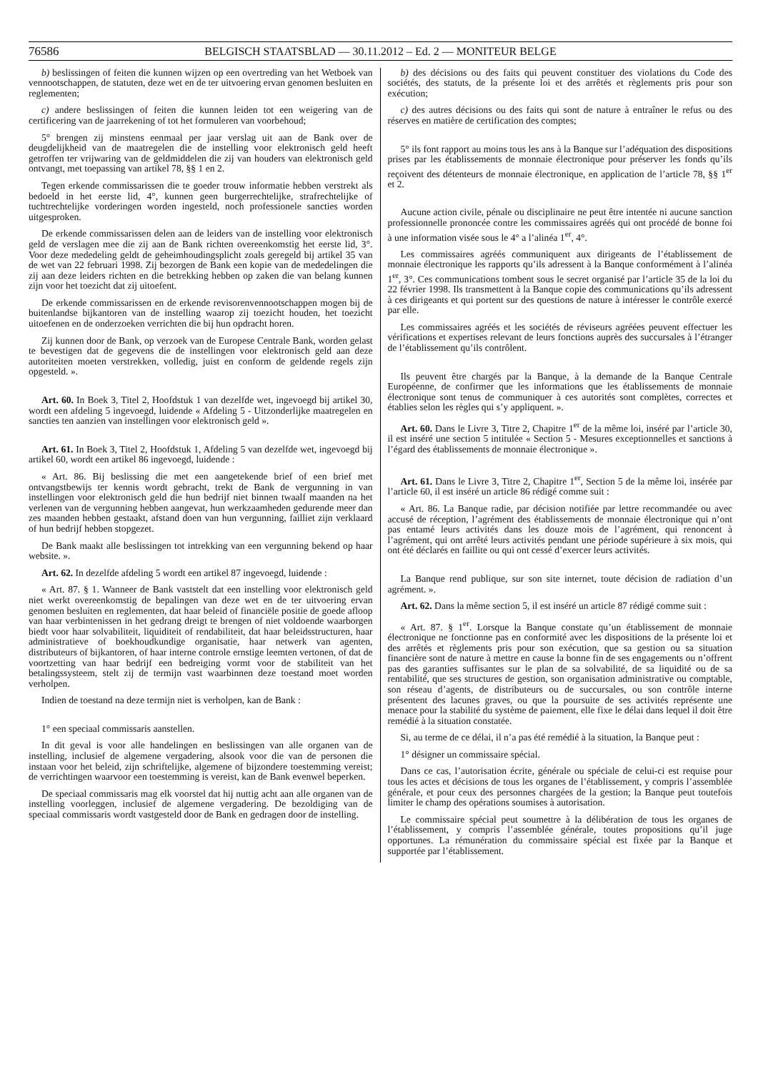76586
BELGISCH STAATSBLAD — 30.11.2012 – Ed. 2 — MONITEUR BELGE
b) beslissingen of feiten die kunnen wijzen op een overtreding van het Wetboek van vennootschappen, de statuten, deze wet en de ter uitvoering ervan genomen besluiten en reglementen;
c) andere beslissingen of feiten die kunnen leiden tot een weigering van de certificering van de jaarrekening of tot het formuleren van voorbehoud;
5° brengen zij minstens eenmaal per jaar verslag uit aan de Bank over de deugdelijkheid van de maatregelen die de instelling voor elektronisch geld heeft getroffen ter vrijwaring van de geldmiddelen die zij van houders van elektronisch geld ontvangt, met toepassing van artikel 78, §§ 1 en 2.
Tegen erkende commissarissen die te goeder trouw informatie hebben verstrekt als bedoeld in het eerste lid, 4°, kunnen geen burgerrechtelijke, strafrechtelijke of tuchtrechtelijke vorderingen worden ingesteld, noch professionele sancties worden uitgesproken.
De erkende commissarissen delen aan de leiders van de instelling voor elektronisch geld de verslagen mee die zij aan de Bank richten overeenkomstig het eerste lid, 3°. Voor deze mededeling geldt de geheimhoudingsplicht zoals geregeld bij artikel 35 van de wet van 22 februari 1998. Zij bezorgen de Bank een kopie van de mededelingen die zij aan deze leiders richten en die betrekking hebben op zaken die van belang kunnen zijn voor het toezicht dat zij uitoefent.
De erkende commissarissen en de erkende revisorenvennootschappen mogen bij de buitenlandse bijkantoren van de instelling waarop zij toezicht houden, het toezicht uitoefenen en de onderzoeken verrichten die bij hun opdracht horen.
Zij kunnen door de Bank, op verzoek van de Europese Centrale Bank, worden gelast te bevestigen dat de gegevens die de instellingen voor elektronisch geld aan deze autoriteiten moeten verstrekken, volledig, juist en conform de geldende regels zijn opgesteld. ».
Art. 60. In Boek 3, Titel 2, Hoofdstuk 1 van dezelfde wet, ingevoegd bij artikel 30, wordt een afdeling 5 ingevoegd, luidende « Afdeling 5 - Uitzonderlijke maatregelen en sancties ten aanzien van instellingen voor elektronisch geld ».
Art. 61. In Boek 3, Titel 2, Hoofdstuk 1, Afdeling 5 van dezelfde wet, ingevoegd bij artikel 60, wordt een artikel 86 ingevoegd, luidende :
« Art. 86. Bij beslissing die met een aangetekende brief of een brief met ontvangstbewijs ter kennis wordt gebracht, trekt de Bank de vergunning in van instellingen voor elektronisch geld die hun bedrijf niet binnen twaalf maanden na het verlenen van de vergunning hebben aangevat, hun werkzaamheden gedurende meer dan zes maanden hebben gestaakt, afstand doen van hun vergunning, failliet zijn verklaard of hun bedrijf hebben stopgezet.
De Bank maakt alle beslissingen tot intrekking van een vergunning bekend op haar website. ».
Art. 62. In dezelfde afdeling 5 wordt een artikel 87 ingevoegd, luidende :
« Art. 87. § 1. Wanneer de Bank vaststelt dat een instelling voor elektronisch geld niet werkt overeenkomstig de bepalingen van deze wet en de ter uitvoering ervan genomen besluiten en reglementen, dat haar beleid of financiële positie de goede afloop van haar verbintenissen in het gedrang dreigt te brengen of niet voldoende waarborgen biedt voor haar solvabiliteit, liquiditeit of rendabiliteit, dat haar beleidsstructuren, haar administratieve of boekhoudkundige organisatie, haar netwerk van agenten, distributeurs of bijkantoren, of haar interne controle ernstige leemten vertonen, of dat de voortzetting van haar bedrijf een bedreiging vormt voor de stabiliteit van het betalingssysteem, stelt zij de termijn vast waarbinnen deze toestand moet worden verholpen.
Indien de toestand na deze termijn niet is verholpen, kan de Bank :
1° een speciaal commissaris aanstellen.
In dit geval is voor alle handelingen en beslissingen van alle organen van de instelling, inclusief de algemene vergadering, alsook voor die van de personen die instaan voor het beleid, zijn schriftelijke, algemene of bijzondere toestemming vereist; de verrichtingen waarvoor een toestemming is vereist, kan de Bank evenwel beperken.
De speciaal commissaris mag elk voorstel dat hij nuttig acht aan alle organen van de instelling voorleggen, inclusief de algemene vergadering. De bezoldiging van de speciaal commissaris wordt vastgesteld door de Bank en gedragen door de instelling.
b) des décisions ou des faits qui peuvent constituer des violations du Code des sociétés, des statuts, de la présente loi et des arrêtés et règlements pris pour son exécution;
c) des autres décisions ou des faits qui sont de nature à entraîner le refus ou des réserves en matière de certification des comptes;
5° ils font rapport au moins tous les ans à la Banque sur l’adéquation des dispositions prises par les établissements de monnaie électronique pour préserver les fonds qu’ils reçoivent des détenteurs de monnaie électronique, en application de l’article 78, §§ 1<sup>er</sup> et 2.
Aucune action civile, pénale ou disciplinaire ne peut être intentée ni aucune sanction professionnelle prononcée contre les commissaires agréés qui ont procédé de bonne foi à une information visée sous le 4° a l’alinéa 1<sup>er</sup>, 4°.
Les commissaires agréés communiquent aux dirigeants de l’établissement de monnaie électronique les rapports qu’ils adressent à la Banque conformément à l’alinéa 1<sup>er</sup>, 3°. Ces communications tombent sous le secret organisé par l’article 35 de la loi du 22 février 1998. Ils transmettent à la Banque copie des communications qu’ils adressent à ces dirigeants et qui portent sur des questions de nature à intéresser le contrôle exercé par elle.
Les commissaires agréés et les sociétés de réviseurs agréées peuvent effectuer les vérifications et expertises relevant de leurs fonctions auprès des succursales à l’étranger de l’établissement qu’ils contrôlent.
Ils peuvent être chargés par la Banque, à la demande de la Banque Centrale Européenne, de confirmer que les informations que les établissements de monnaie électronique sont tenus de communiquer à ces autorités sont complètes, correctes et établies selon les règles qui s’y appliquent. ».
Art. 60. Dans le Livre 3, Titre 2, Chapitre 1<sup>er</sup> de la même loi, inséré par l’article 30, il est inséré une section 5 intitulée « Section 5 - Mesures exceptionnelles et sanctions à l’égard des établissements de monnaie électronique ».
Art. 61. Dans le Livre 3, Titre 2, Chapitre 1<sup>er</sup>, Section 5 de la même loi, insérée par l’article 60, il est inséré un article 86 rédigé comme suit :
« Art. 86. La Banque radie, par décision notifiée par lettre recommandée ou avec accusé de réception, l’agrément des établissements de monnaie électronique qui n’ont pas entamé leurs activités dans les douze mois de l’agrément, qui renoncent à l’agrément, qui ont arrêté leurs activités pendant une période supérieure à six mois, qui ont été déclarés en faillite ou qui ont cessé d’exercer leurs activités.
La Banque rend publique, sur son site internet, toute décision de radiation d’un agrément. ».
Art. 62. Dans la même section 5, il est inséré un article 87 rédigé comme suit :
« Art. 87. § 1<sup>er</sup>. Lorsque la Banque constate qu’un établissement de monnaie électronique ne fonctionne pas en conformité avec les dispositions de la présente loi et des arrêtés et règlements pris pour son exécution, que sa gestion ou sa situation financière sont de nature à mettre en cause la bonne fin de ses engagements ou n’offrent pas des garanties suffisantes sur le plan de sa solvabilité, de sa liquidité ou de sa rentabilité, que ses structures de gestion, son organisation administrative ou comptable, son réseau d’agents, de distributeurs ou de succursales, ou son contrôle interne présentent des lacunes graves, ou que la poursuite de ses activités représente une menace pour la stabilité du système de paiement, elle fixe le délai dans lequel il doit être remédié à la situation constatée.
Si, au terme de ce délai, il n’a pas été remédié à la situation, la Banque peut :
1° désigner un commissaire spécial.
Dans ce cas, l’autorisation écrite, générale ou spéciale de celui-ci est requise pour tous les actes et décisions de tous les organes de l’établissement, y compris l’assemblée générale, et pour ceux des personnes chargées de la gestion; la Banque peut toutefois limiter le champ des opérations soumises à autorisation.
Le commissaire spécial peut soumettre à la délibération de tous les organes de l’établissement, y compris l’assemblée générale, toutes propositions qu’il juge opportunes. La rémunération du commissaire spécial est fixée par la Banque et supportée par l’établissement.